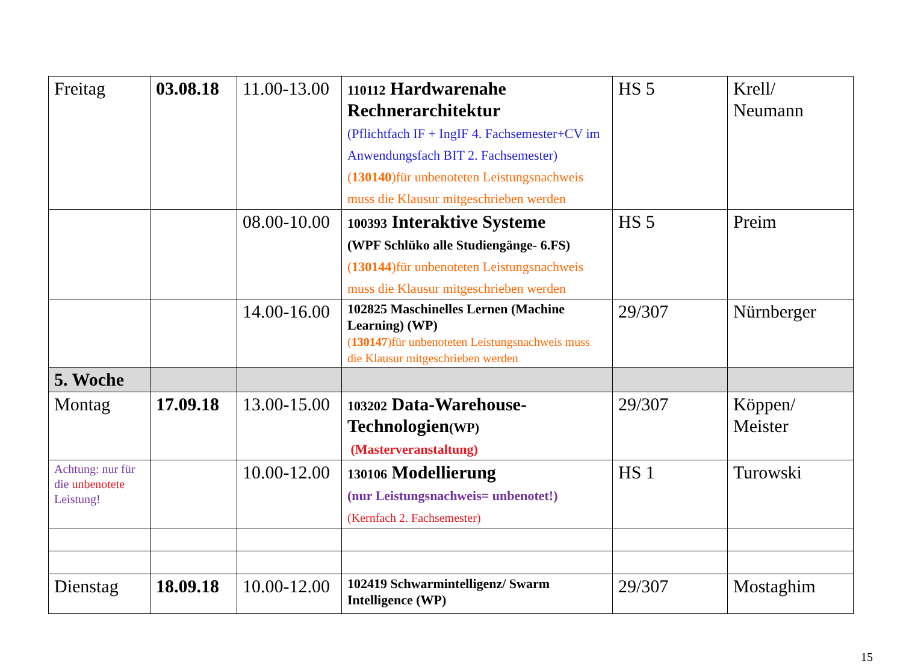| Freitag | 03.08.18 | 11.00-13.00 | 110112 Hardwarenahe Rechnerarchitektur (Pflichtfach IF + IngIF 4. Fachsemester+CV im Anwendungsfach BIT 2. Fachsemester) ( 130140 )für unbenoteten Leistungsnachweis muss die Klausur mitgeschrieben werden | HS 5 | Krell/ Neumann |
| | | 08.00-10.00 | 100393 Interaktive Systeme (WPF Schlüko alle Studiengänge- 6.FS) ( 130144 )für unbenoteten Leistungsnachweis muss die Klausur mitgeschrieben werden | HS 5 | Preim |
| | | 14.00-16.00 | 102825 Maschinelles Lernen (Machine Learning) (WP) ( 130147 )für unbenoteten Leistungsnachweis muss die Klausur mitgeschrieben werden | 29/307 | Nürnberger |
| 5. Woche | | | | | |
| Montag | 17.09.18 | 13.00-15.00 | 103202 Data-Warehouse-Technologien (WP) (Masterveranstaltung) | 29/307 | Köppen/ Meister |
| Achtung: nur für die unbenotete Leistung! | | 10.00-12.00 | 130106 Modellierung (nur Leistungsnachweis= unbenotet!) (Kernfach 2. Fachsemester) | HS 1 | Turowski |
| Dienstag | 18.09.18 | 10.00-12.00 | 102419 Schwarmintelligenz/ Swarm Intelligence (WP) | 29/307 | Mostaghim |
15